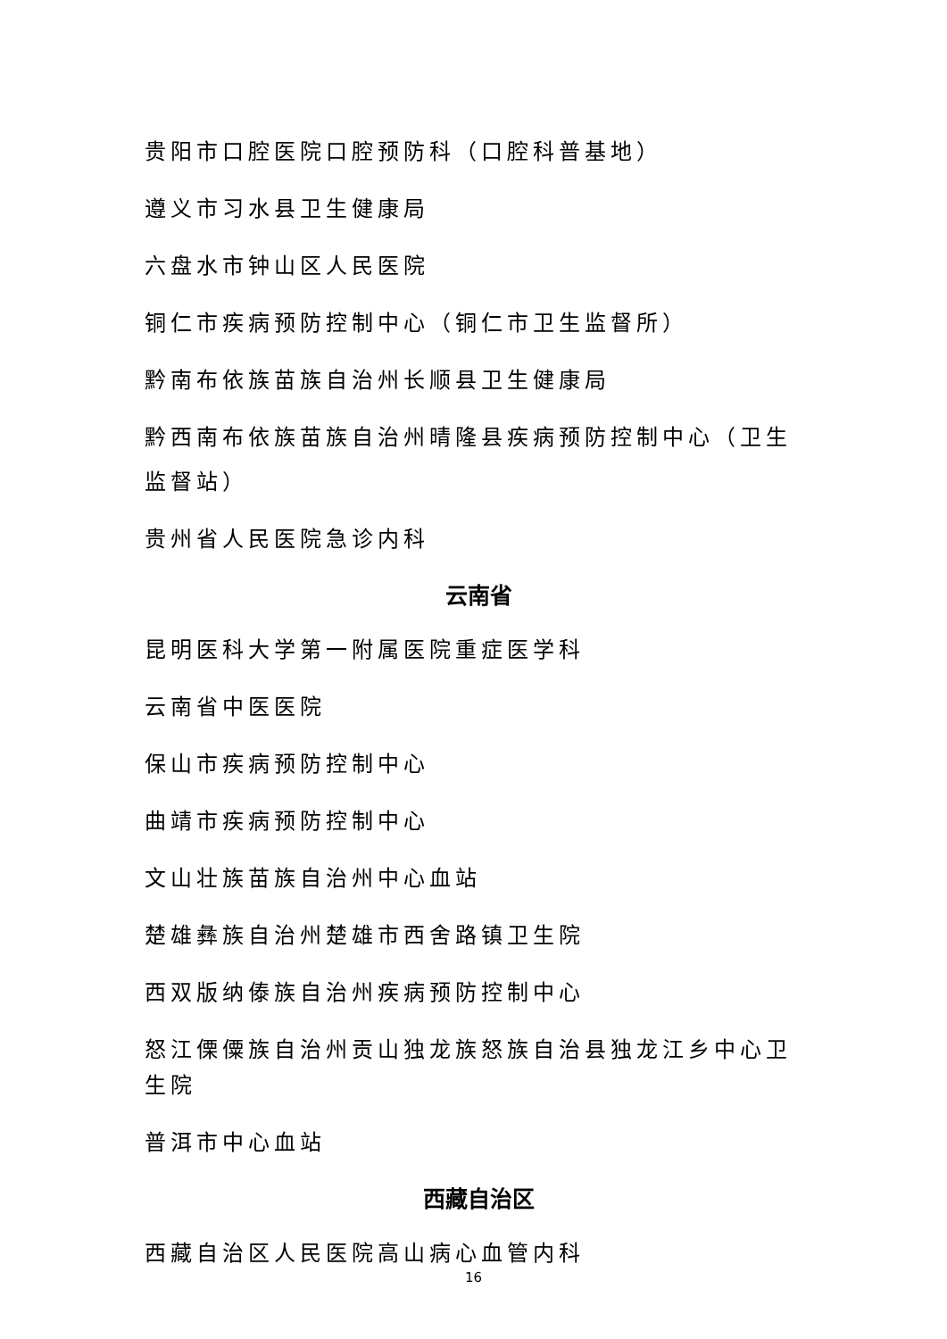贵阳市口腔医院口腔预防科（口腔科普基地）
遵义市习水县卫生健康局
六盘水市钟山区人民医院
铜仁市疾病预防控制中心（铜仁市卫生监督所）
黔南布依族苗族自治州长顺县卫生健康局
黔西南布依族苗族自治州晴隆县疾病预防控制中心（卫生监督站）
贵州省人民医院急诊内科
云南省
昆明医科大学第一附属医院重症医学科
云南省中医医院
保山市疾病预防控制中心
曲靖市疾病预防控制中心
文山壮族苗族自治州中心血站
楚雄彝族自治州楚雄市西舍路镇卫生院
西双版纳傣族自治州疾病预防控制中心
怒江傈僳族自治州贡山独龙族怒族自治县独龙江乡中心卫生院
普洱市中心血站
西藏自治区
西藏自治区人民医院高山病心血管内科
16